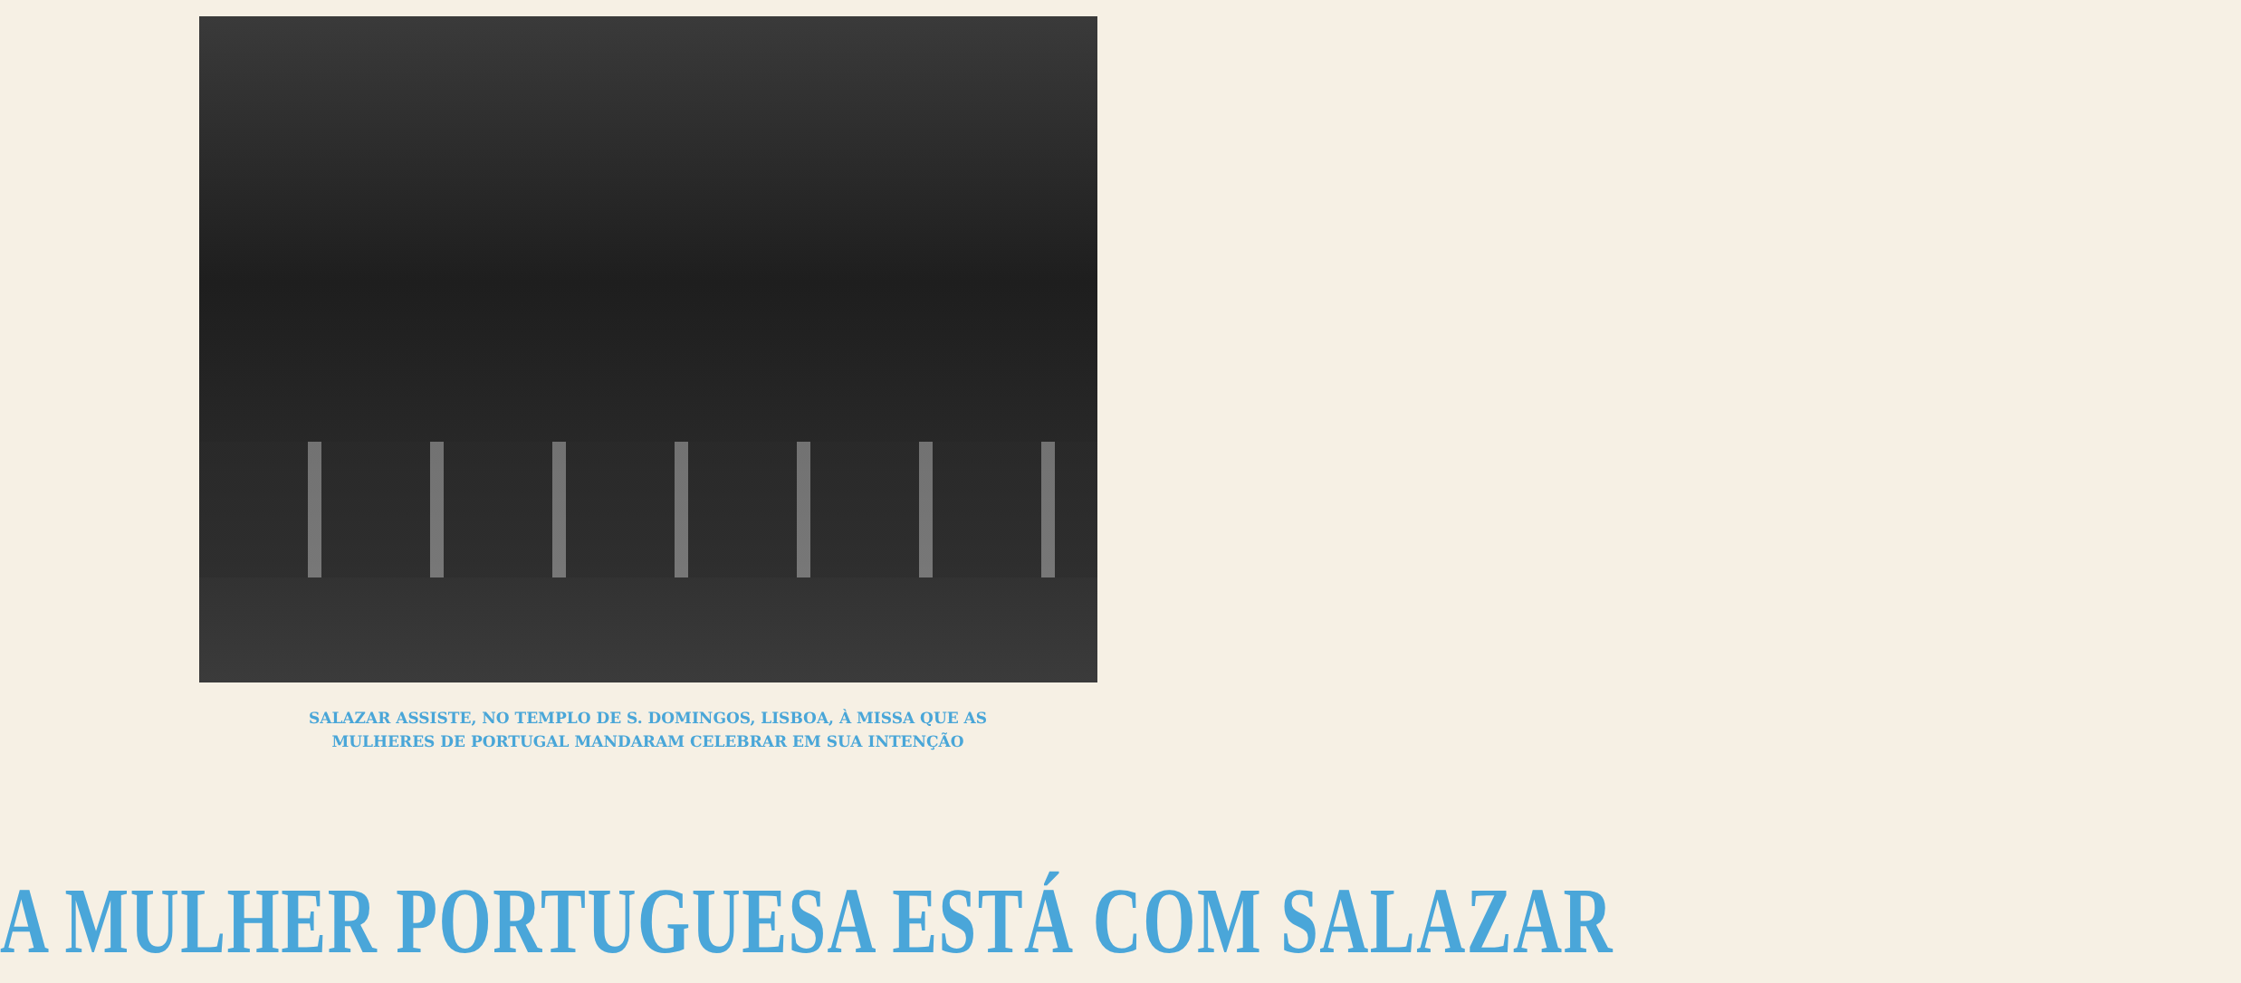SALAZAR ASSISTE, NO TEMPLO DE S. DOMINGOS, LISBOA, À MISSA QUE AS
MULHERES DE PORTUGAL MANDARAM CELEBRAR EM SUA INTENÇÃO
A MULHER PORTUGUESA ESTÁ COM SALAZAR